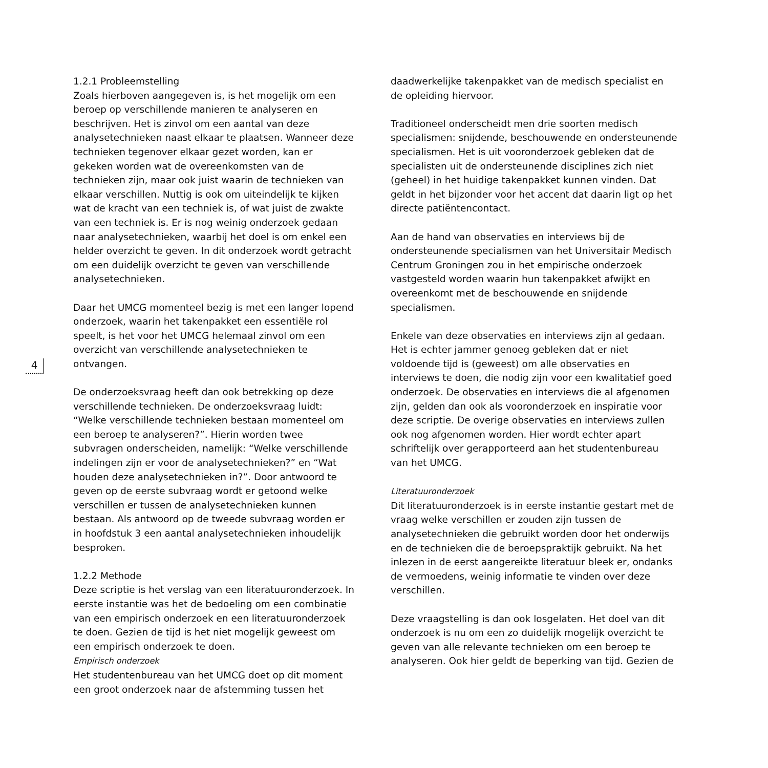4
1.2.1 Probleemstelling
Zoals hierboven aangegeven is, is het mogelijk om een beroep op verschillende manieren te analyseren en beschrijven. Het is zinvol om een aantal van deze analysetechnieken naast elkaar te plaatsen. Wanneer deze technieken tegenover elkaar gezet worden, kan er gekeken worden wat de overeenkomsten van de technieken zijn, maar ook juist waarin de technieken van elkaar verschillen. Nuttig is ook om uiteindelijk te kijken wat de kracht van een techniek is, of wat juist de zwakte van een techniek is. Er is nog weinig onderzoek gedaan naar analysetechnieken, waarbij het doel is om enkel een helder overzicht te geven. In dit onderzoek wordt getracht om een duidelijk overzicht te geven van verschillende analysetechnieken.
Daar het UMCG momenteel bezig is met een langer lopend onderzoek, waarin het takenpakket een essentiële rol speelt, is het voor het UMCG helemaal zinvol om een overzicht van verschillende analysetechnieken te ontvangen.
De onderzoeksvraag heeft dan ook betrekking op deze verschillende technieken. De onderzoeksvraag luidt: “Welke verschillende technieken bestaan momenteel om een beroep te analyseren?”. Hierin worden twee subvragen onderscheiden, namelijk: “Welke verschillende indelingen zijn er voor de analysetechnieken?” en “Wat houden deze analysetechnieken in?”. Door antwoord te geven op de eerste subvraag wordt er getoond welke verschillen er tussen de analysetechnieken kunnen bestaan. Als antwoord op de tweede subvraag worden er in hoofdstuk 3 een aantal analysetechnieken inhoudelijk besproken.
1.2.2 Methode
Deze scriptie is het verslag van een literatuuronderzoek. In eerste instantie was het de bedoeling om een combinatie van een empirisch onderzoek en een literatuuronderzoek te doen. Gezien de tijd is het niet mogelijk geweest om een empirisch onderzoek te doen.
Empirisch onderzoek
Het studentenbureau van het UMCG doet op dit moment een groot onderzoek naar de afstemming tussen het
daadwerkelijke takenpakket van de medisch specialist en de opleiding hiervoor.
Traditioneel onderscheidt men drie soorten medisch specialismen: snijdende, beschouwende en ondersteunende specialismen. Het is uit vooronderzoek gebleken dat de specialisten uit de ondersteunende disciplines zich niet (geheel) in het huidige takenpakket kunnen vinden. Dat geldt in het bijzonder voor het accent dat daarin ligt op het directe patiëntencontact.
Aan de hand van observaties en interviews bij de ondersteunende specialismen van het Universitair Medisch Centrum Groningen zou in het empirische onderzoek vastgesteld worden waarin hun takenpakket afwijkt en overeenkomt met de beschouwende en snijdende specialismen.
Enkele van deze observaties en interviews zijn al gedaan. Het is echter jammer genoeg gebleken dat er niet voldoende tijd is (geweest) om alle observaties en interviews te doen, die nodig zijn voor een kwalitatief goed onderzoek. De observaties en interviews die al afgenomen zijn, gelden dan ook als vooronderzoek en inspiratie voor deze scriptie. De overige observaties en interviews zullen ook nog afgenomen worden. Hier wordt echter apart schriftelijk over gerapporteerd aan het studentenbureau van het UMCG.
Literatuuronderzoek
Dit literatuuronderzoek is in eerste instantie gestart met de vraag welke verschillen er zouden zijn tussen de analysetechnieken die gebruikt worden door het onderwijs en de technieken die de beroepspraktijk gebruikt. Na het inlezen in de eerst aangereikte literatuur bleek er, ondanks de vermoedens, weinig informatie te vinden over deze verschillen.
Deze vraagstelling is dan ook losgelaten. Het doel van dit onderzoek is nu om een zo duidelijk mogelijk overzicht te geven van alle relevante technieken om een beroep te analyseren. Ook hier geldt de beperking van tijd. Gezien de